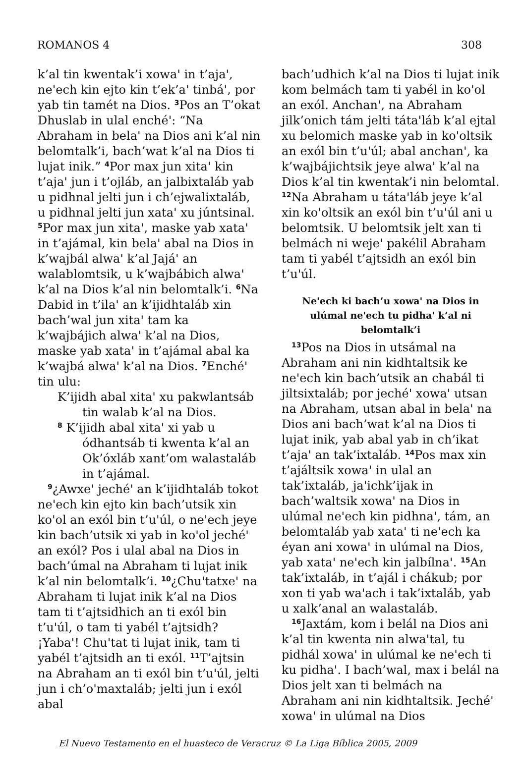ROMANOS 4 308
k’al tin kwentak’i xowaꞌ in t’ajaꞌ, neꞌech kin ejto kin t’ek’aꞌ tinbáꞌ, por yab tin tamét na Dios. <sup>3</sup>Pos an T’okat Dhuslab in ulal enchéꞌ: “Na Abraham in belaꞌ na Dios ani k’al nin belomtalk’i, bach’wat k’al na Dios ti lujat inik.” <sup>4</sup>Por max jun xitaꞌ kin t’ajaꞌ jun i t’ojláb, an jalbixtaláb yab u pidhnal jelti jun i ch’ejwalixtaláb, u pidhnal jelti jun xataꞌ xu júntsinal. <sup>5</sup>Por max jun xitaꞌ, maske yab xataꞌ in t’ajámal, kin belaꞌ abal na Dios in k’wajbál alwaꞌ k’al Jajáꞌ an walablomtsik, u k’wajbábich alwaꞌ k’al na Dios k’al nin belomtalk’i. <sup>6</sup>Na Dabid in t’ilaꞌ an k’ijidhtaláb xin bach’wal jun xitaꞌ tam ka k’wajbájich alwaꞌ k’al na Dios, maske yab xataꞌ in t’ajámal abal ka k’wajbá alwaꞌ k’al na Dios. <sup>7</sup>Enchéꞌ tin ulu:
K’ijidh abal xitaꞌ xu pakwlantsáb tin walab k’al na Dios.
<sup>8</sup> K’ijidh abal xitaꞌ xi yab u ódhantsáb ti kwenta k’al an Ok’óxláb xant’om walastaláb in t’ajámal.
<sup>9</sup>¿Awxeꞌ jechéꞌ an k’ijidhtaláb tokot neꞌech kin ejto kin bach’utsik xin koꞌol an exól bin t’uꞌúl, o neꞌech jeye kin bach’utsik xi yab in koꞌol jechéꞌ an exól? Pos i ulal abal na Dios in bach’úmal na Abraham ti lujat inik k’al nin belomtalk’i. <sup>10</sup>¿Chuꞌtatxeꞌ na Abraham ti lujat inik k’al na Dios tam ti t’ajtsidhich an ti exól bin t’uꞌúl, o tam ti yabél t’ajtsidh? ¡Yabaꞌ! Chuꞌtat ti lujat inik, tam ti yabél t’ajtsidh an ti exól. <sup>11</sup>T’ajtsin na Abraham an ti exól bin t’uꞌúl, jelti jun i ch’oꞌmaxtaláb; jelti jun i exól abal
bach’udhich k’al na Dios ti lujat inik kom belmách tam ti yabél in koꞌol an exól. Anchanꞌ, na Abraham jilk’onich tám jelti tátaꞌláb k’al ejtal xu belomich maske yab in koꞌoltsik an exól bin t’uꞌúl; abal anchanꞌ, ka k’wajbájichtsik jeye alwaꞌ k’al na Dios k’al tin kwentak’i nin belomtal. <sup>12</sup>Na Abraham u tátaꞌláb jeye k’al xin koꞌoltsik an exól bin t’uꞌúl ani u belomtsik. U belomtsik jelt xan ti belmách ni wejeꞌ pakélil Abraham tam ti yabél t’ajtsidh an exól bin t’uꞌúl.
Neꞌech ki bach’u xowaꞌ na Dios in ulúmal neꞌech tu pidhaꞌ k’al ni belomtalk’i
<sup>13</sup> Pos na Dios in utsámal na Abraham ani nin kidhtaltsik ke neꞌech kin bach’utsik an chabál ti jiltsixtaláb; por jechéꞌ xowaꞌ utsan na Abraham, utsan abal in belaꞌ na Dios ani bach’wat k’al na Dios ti lujat inik, yab abal yab in ch’ikat t’ajaꞌ an tak’ixtaláb. <sup>14</sup>Pos max xin t’ajáltsik xowaꞌ in ulal an tak’ixtaláb, jaꞌichk’ijak in bach’waltsik xowaꞌ na Dios in ulúmal neꞌech kin pidhnaꞌ, tám, an belomtaláb yab xataꞌ ti neꞌech ka éyan ani xowaꞌ in ulúmal na Dios, yab xataꞌ neꞌech kin jalbílnaꞌ. <sup>15</sup>An tak’ixtaláb, in t’ajál i chákub; por xon ti yab waꞌach i tak’ixtaláb, yab u xalk’anal an walastaláb.
<sup>16</sup> Jaxtám, kom i belál na Dios ani k’al tin kwenta nin alwaꞌtal, tu pidhál xowaꞌ in ulúmal ke neꞌech ti ku pidhaꞌ. I bach’wal, max i belál na Dios jelt xan ti belmách na Abraham ani nin kidhtaltsik. Jechéꞌ xowaꞌ in ulúmal na Dios
El Nuevo Testamento en el huasteco de Veracruz © La Liga Bíblica 2005, 2009